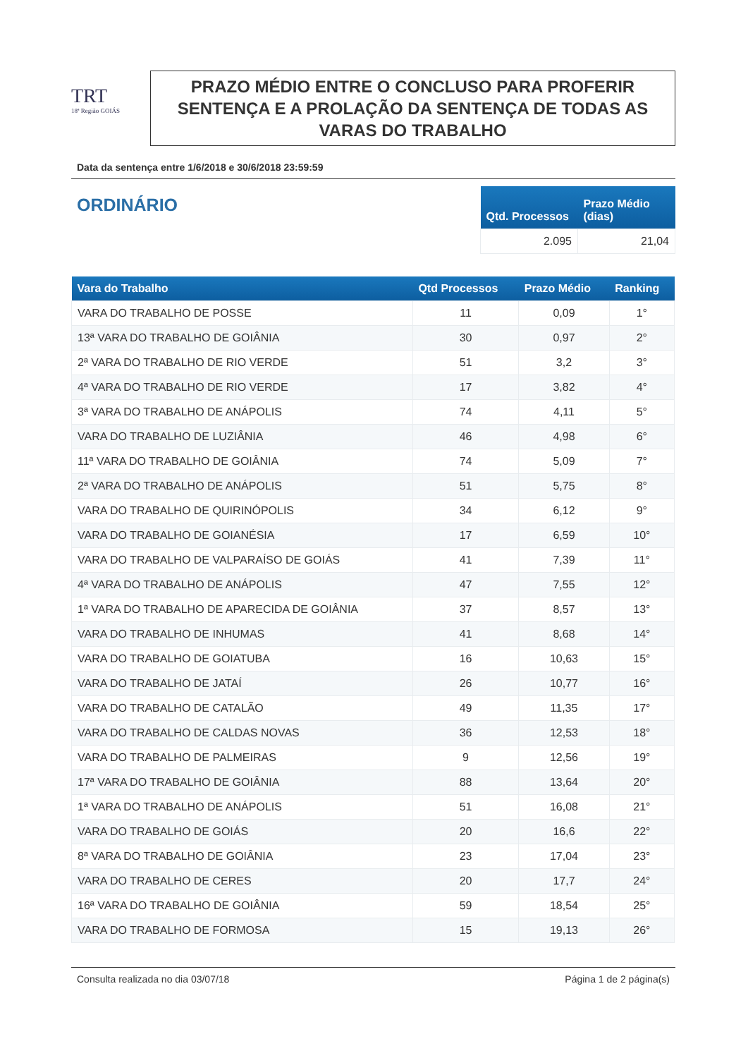TRT
18ª Região GOIÁS
PRAZO MÉDIO ENTRE O CONCLUSO PARA PROFERIR SENTENÇA E A PROLAÇÃO DA SENTENÇA DE TODAS AS VARAS DO TRABALHO
Data da sentença entre 1/6/2018 e 30/6/2018 23:59:59
ORDINÁRIO
| Qtd. Processos | Prazo Médio (dias) |
| --- | --- |
| 2.095 | 21,04 |
| Vara do Trabalho | Qtd Processos | Prazo Médio | Ranking |
| --- | --- | --- | --- |
| VARA DO TRABALHO DE POSSE | 11 | 0,09 | 1° |
| 13ª VARA DO TRABALHO DE GOIÂNIA | 30 | 0,97 | 2° |
| 2ª VARA DO TRABALHO DE RIO VERDE | 51 | 3,2 | 3° |
| 4ª VARA DO TRABALHO DE RIO VERDE | 17 | 3,82 | 4° |
| 3ª VARA DO TRABALHO DE ANÁPOLIS | 74 | 4,11 | 5° |
| VARA DO TRABALHO DE LUZIÂNIA | 46 | 4,98 | 6° |
| 11ª VARA DO TRABALHO DE GOIÂNIA | 74 | 5,09 | 7° |
| 2ª VARA DO TRABALHO DE ANÁPOLIS | 51 | 5,75 | 8° |
| VARA DO TRABALHO DE QUIRINÓPOLIS | 34 | 6,12 | 9° |
| VARA DO TRABALHO DE GOIANÉSIA | 17 | 6,59 | 10° |
| VARA DO TRABALHO DE VALPARAÍSO DE GOIÁS | 41 | 7,39 | 11° |
| 4ª VARA DO TRABALHO DE ANÁPOLIS | 47 | 7,55 | 12° |
| 1ª VARA DO TRABALHO DE APARECIDA DE GOIÂNIA | 37 | 8,57 | 13° |
| VARA DO TRABALHO DE INHUMAS | 41 | 8,68 | 14° |
| VARA DO TRABALHO DE GOIATUBA | 16 | 10,63 | 15° |
| VARA DO TRABALHO DE JATAÍ | 26 | 10,77 | 16° |
| VARA DO TRABALHO DE CATALÃO | 49 | 11,35 | 17° |
| VARA DO TRABALHO DE CALDAS NOVAS | 36 | 12,53 | 18° |
| VARA DO TRABALHO DE PALMEIRAS | 9 | 12,56 | 19° |
| 17ª VARA DO TRABALHO DE GOIÂNIA | 88 | 13,64 | 20° |
| 1ª VARA DO TRABALHO DE ANÁPOLIS | 51 | 16,08 | 21° |
| VARA DO TRABALHO DE GOIÁS | 20 | 16,6 | 22° |
| 8ª VARA DO TRABALHO DE GOIÂNIA | 23 | 17,04 | 23° |
| VARA DO TRABALHO DE CERES | 20 | 17,7 | 24° |
| 16ª VARA DO TRABALHO DE GOIÂNIA | 59 | 18,54 | 25° |
| VARA DO TRABALHO DE FORMOSA | 15 | 19,13 | 26° |
Consulta realizada no dia 03/07/18 Página 1 de 2 página(s)